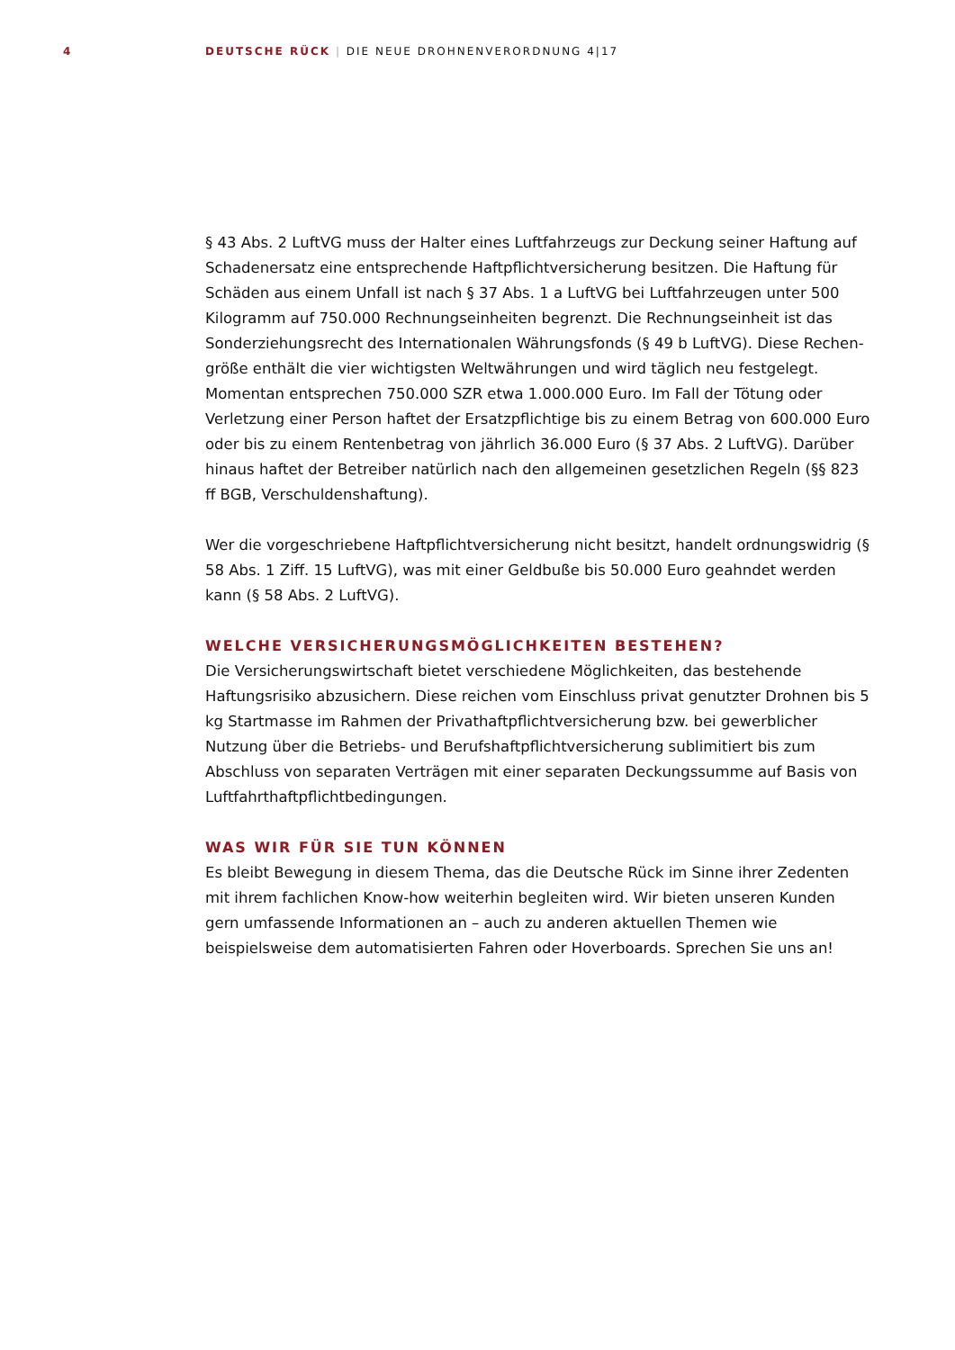4 DEUTSCHE RÜCK | DIE NEUE DROHNENVERORDNUNG 4|17
§ 43 Abs. 2 LuftVG muss der Halter eines Luftfahrzeugs zur Deckung seiner Haftung auf Schadenersatz eine entsprechende Haftpflichtversicherung besitzen. Die Haftung für Schäden aus einem Unfall ist nach § 37 Abs. 1 a LuftVG bei Luftfahrzeugen unter 500 Kilogramm auf 750.000 Rechnungseinheiten begrenzt. Die Rechnungseinheit ist das Sonderziehungsrecht des Internationalen Währungsfonds (§ 49 b LuftVG). Diese Rechen­größe enthält die vier wichtigsten Weltwährungen und wird täglich neu festgelegt. Momentan entsprechen 750.000 SZR etwa 1.000.000 Euro. Im Fall der Tötung oder Verletzung einer Person haftet der Ersatzpflichtige bis zu einem Betrag von 600.000 Euro oder bis zu einem Rentenbetrag von jährlich 36.000 Euro (§ 37 Abs. 2 LuftVG). Darüber hinaus haftet der Betreiber natürlich nach den allgemeinen gesetzlichen Regeln (§§ 823 ff BGB, Verschuldenshaftung).
Wer die vorgeschriebene Haftpflichtversicherung nicht besitzt, handelt ordnungswidrig (§ 58 Abs. 1 Ziff. 15 LuftVG), was mit einer Geldbuße bis 50.000 Euro geahndet werden kann (§ 58 Abs. 2 LuftVG).
WELCHE VERSICHERUNGSMÖGLICHKEITEN BESTEHEN?
Die Versicherungswirtschaft bietet verschiedene Möglichkeiten, das bestehende Haftungs­risiko abzusichern. Diese reichen vom Einschluss privat genutzter Drohnen bis 5 kg Startmasse im Rahmen der Privathaftpflichtversicherung bzw. bei gewerblicher Nutzung über die Betriebs- und Berufshaftpflichtversicherung sublimitiert bis zum Abschluss von separaten Verträgen mit einer separaten Deckungssumme auf Basis von Luftfahrt­haftpflichtbedingungen.
WAS WIR FÜR SIE TUN KÖNNEN
Es bleibt Bewegung in diesem Thema, das die Deutsche Rück im Sinne ihrer Zedenten mit ihrem fachlichen Know-how weiterhin begleiten wird. Wir bieten unseren Kunden gern umfassende Informationen an – auch zu anderen aktuellen Themen wie beispielsweise dem automatisierten Fahren oder Hoverboards. Sprechen Sie uns an!